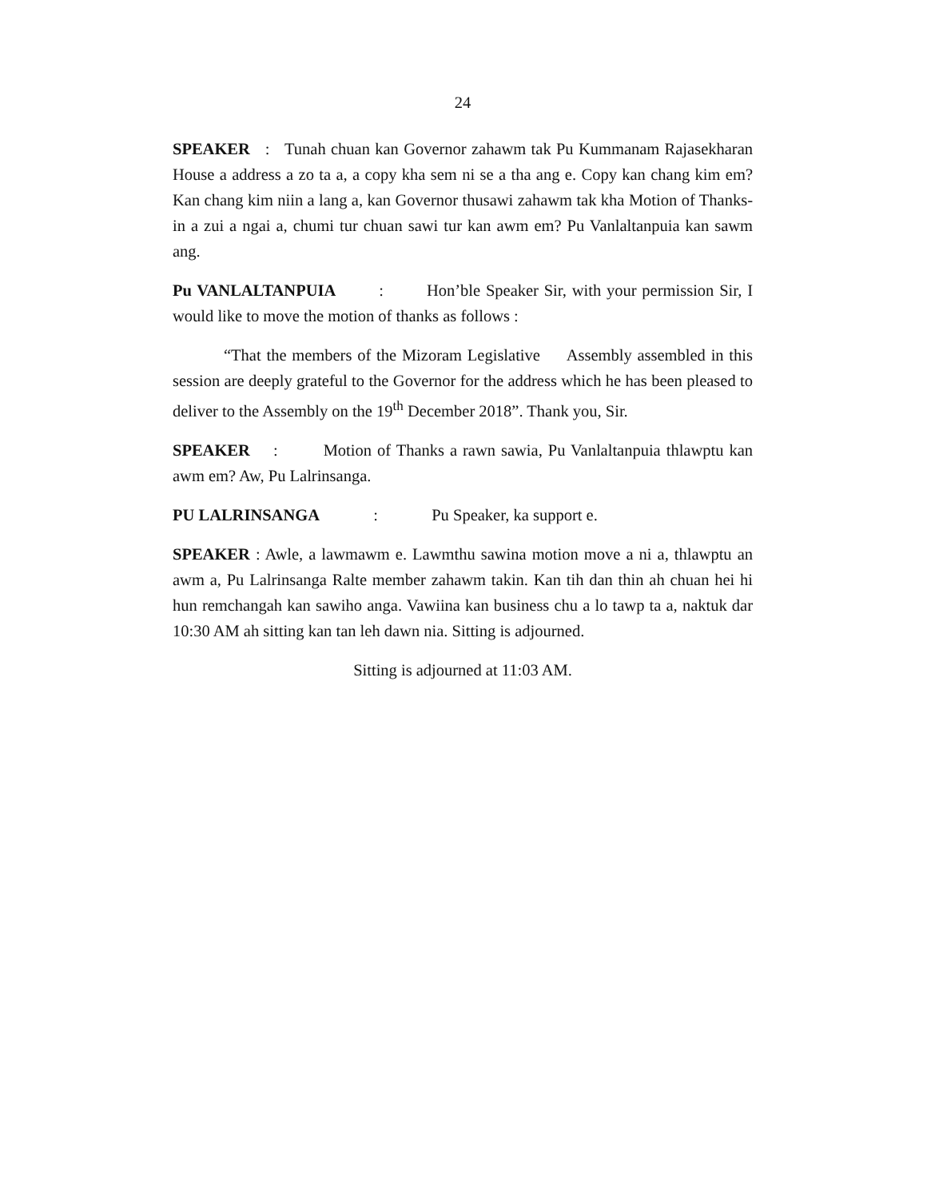24
SPEAKER : Tunah chuan kan Governor zahawm tak Pu Kummanam Rajasekharan House a address a zo ta a, a copy kha sem ni se a tha ang e. Copy kan chang kim em? Kan chang kim niin a lang a, kan Governor thusawi zahawm tak kha Motion of Thanks-in a zui a ngai a, chumi tur chuan sawi tur kan awm em? Pu Vanlaltanpuia kan sawm ang.
Pu VANLALTANPUIA : Hon’ble Speaker Sir, with your permission Sir, I would like to move the motion of thanks as follows :
“That the members of the Mizoram Legislative Assembly assembled in this session are deeply grateful to the Governor for the address which he has been pleased to deliver to the Assembly on the 19<sup>th</sup> December 2018”. Thank you, Sir.
SPEAKER : Motion of Thanks a rawn sawia, Pu Vanlaltanpuia thlawptu kan awm em? Aw, Pu Lalrinsanga.
PU LALRINSANGA : Pu Speaker, ka support e.
SPEAKER : Awle, a lawmawm e. Lawmthu sawina motion move a ni a, thlawptu an awm a, Pu Lalrinsanga Ralte member zahawm takin. Kan tih dan thin ah chuan hei hi hun remchangah kan sawiho anga. Vawiina kan business chu a lo tawp ta a, naktuk dar 10:30 AM ah sitting kan tan leh dawn nia. Sitting is adjourned.
Sitting is adjourned at 11:03 AM.